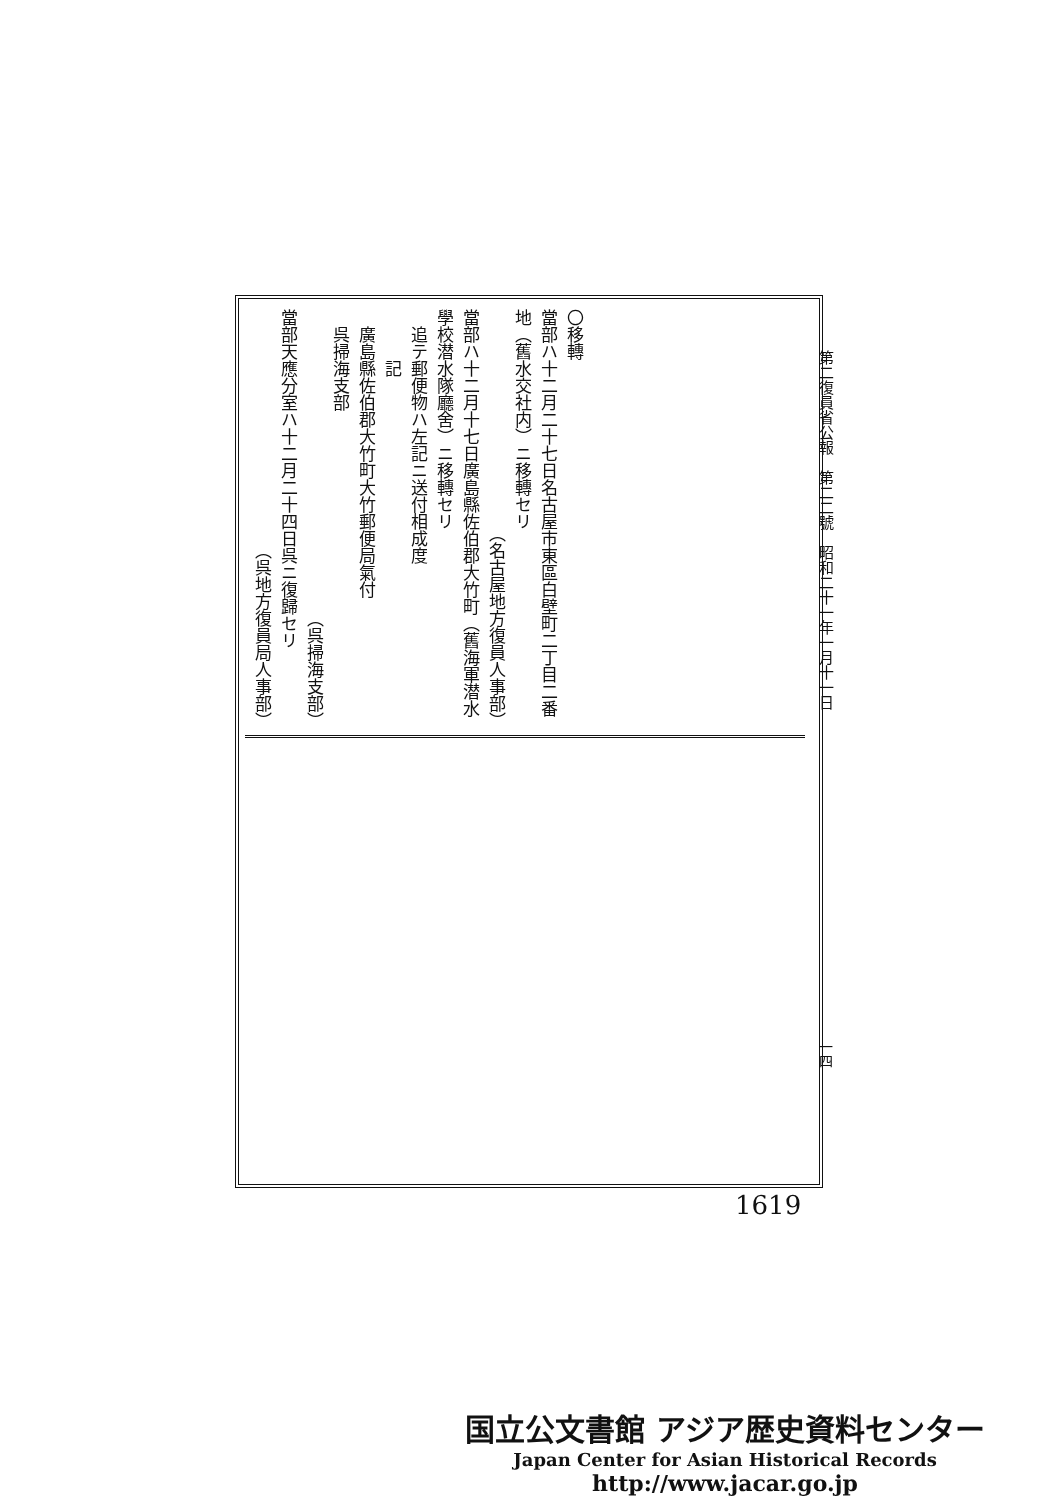第二復員省公報　第二二號　昭和二十一年一月十一日
〇移轉
當部ハ十二月二十七日名古屋市東區白壁町二丁目二番地（舊水交社内）ニ移轉セリ
（名古屋地方復員人事部）
當部ハ十二月十七日廣島縣佐伯郡大竹町（舊海軍潜水學校潜水隊廳舍）ニ移轉セリ
　追テ郵便物ハ左記ニ送付相成度
　　　記
　廣島縣佐伯郡大竹町大竹郵便局氣付
　呉掃海支部
（呉掃海支部）
當部天應分室ハ十二月二十四日呉ニ復歸セリ
（呉地方復員局人事部）
一四
1619
国立公文書館 アジア歴史資料センター
Japan Center for Asian Historical Records
http://www.jacar.go.jp